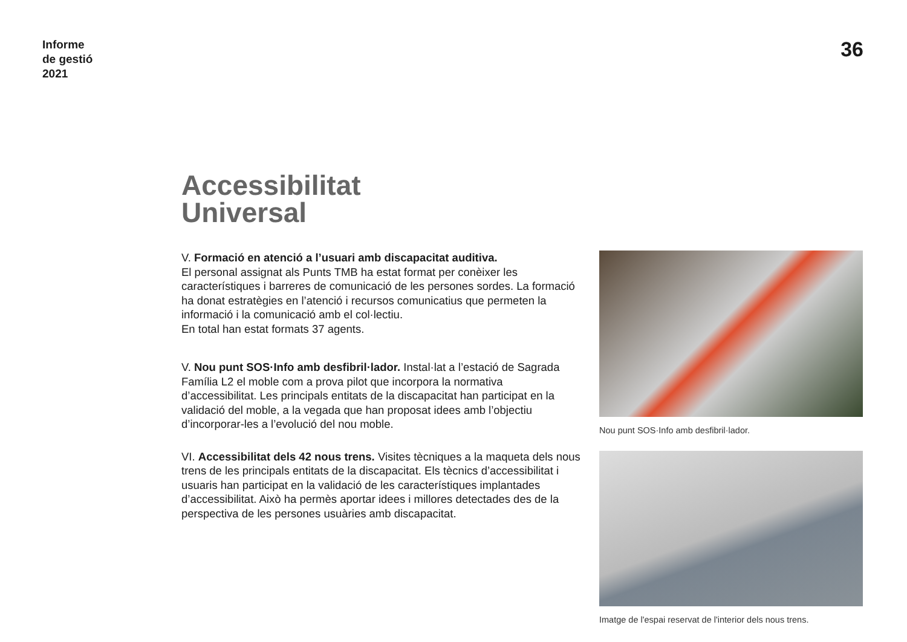Informe
de gestió
2021
36
Accessibilitat
Universal
V. Formació en atenció a l’usuari amb discapacitat auditiva.
El personal assignat als Punts TMB ha estat format per conèixer les característiques i barreres de comunicació de les persones sordes. La formació ha donat estratègies en l’atenció i recursos comunicatius que permeten la informació i la comunicació amb el col·lectiu.
En total han estat formats 37 agents.
V. Nou punt SOS·Info amb desfibril·lador. Instal·lat a l’estació de Sagrada Família L2 el moble com a prova pilot que incorpora la normativa d’accessibilitat. Les principals entitats de la discapacitat han participat en la validació del moble, a la vegada que han proposat idees amb l’objectiu d’incorporar-les a l’evolució del nou moble.
VI. Accessibilitat dels 42 nous trens. Visites tècniques a la maqueta dels nous trens de les principals entitats de la discapacitat. Els tècnics d’accessibilitat i usuaris han participat en la validació de les característiques implantades d’accessibilitat. Això ha permès aportar idees i millores detectades des de la perspectiva de les persones usuàries amb discapacitat.
Nou punt SOS·Info amb desfibril·lador.
Imatge de l'espai reservat de l'interior dels nous trens.